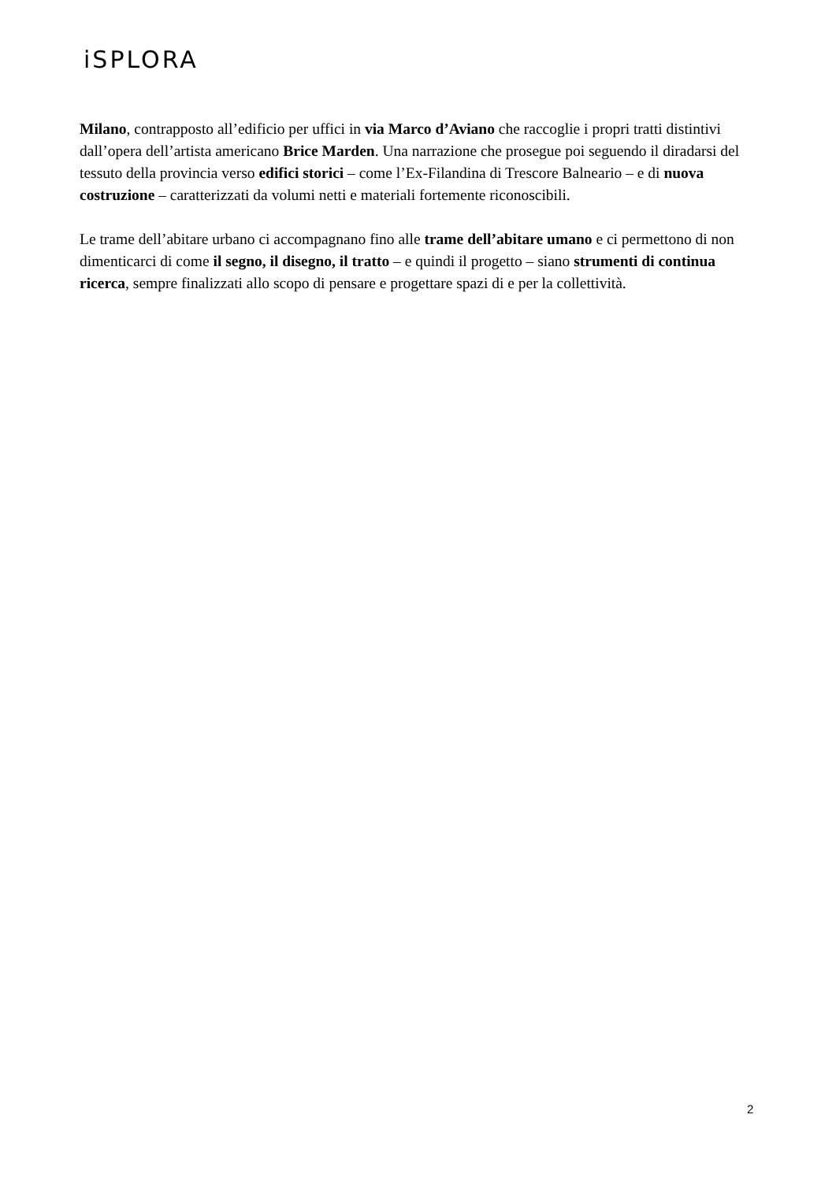iSPLORA
Milano, contrapposto all’edificio per uffici in via Marco d’Aviano che raccoglie i propri tratti distintivi dall’opera dell’artista americano Brice Marden. Una narrazione che prosegue poi seguendo il diradarsi del tessuto della provincia verso edifici storici – come l’Ex-Filandina di Trescore Balneario – e di nuova costruzione – caratterizzati da volumi netti e materiali fortemente riconoscibili.
Le trame dell’abitare urbano ci accompagnano fino alle trame dell’abitare umano e ci permettono di non dimenticarci di come il segno, il disegno, il tratto – e quindi il progetto – siano strumenti di continua ricerca, sempre finalizzati allo scopo di pensare e progettare spazi di e per la collettività.
2